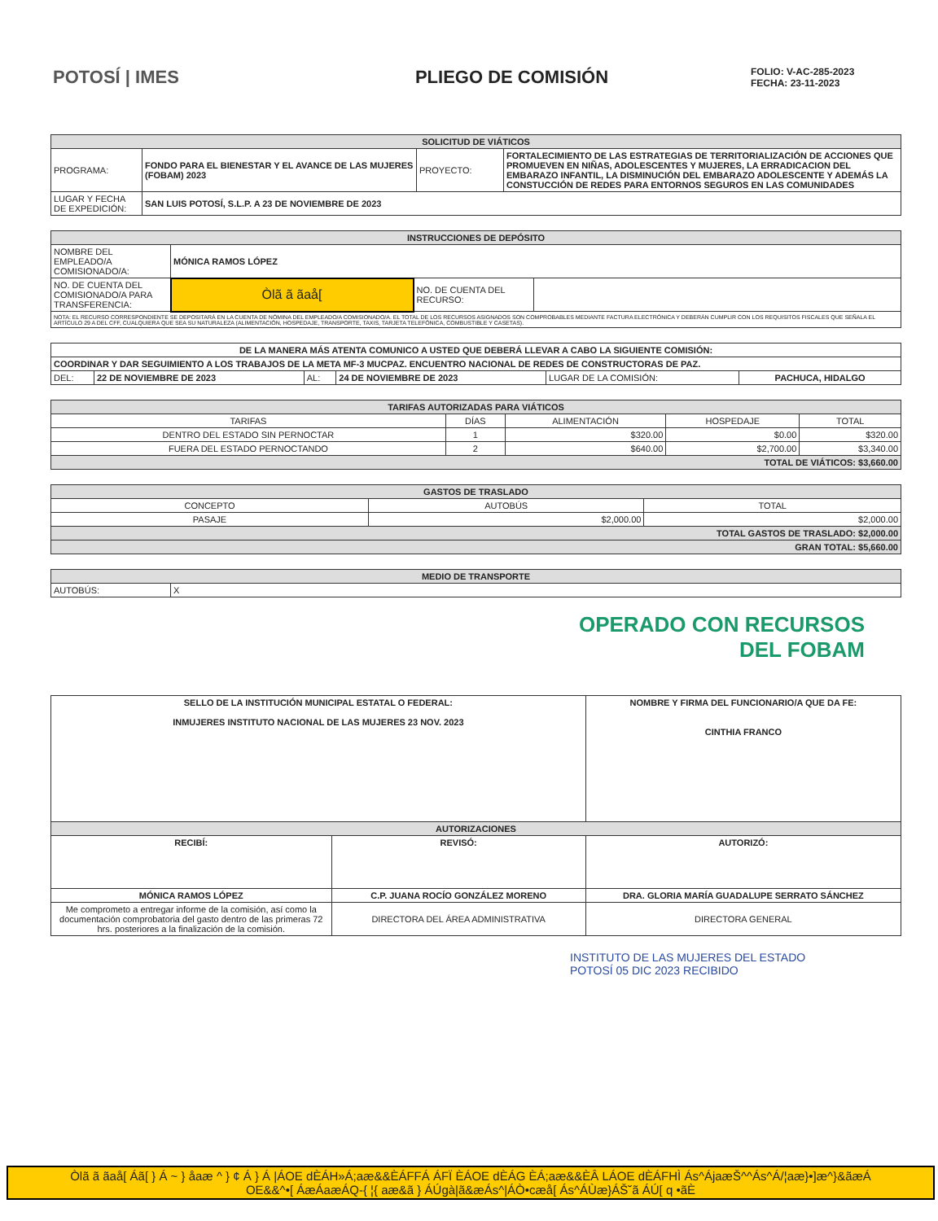POTOSÍ | IMES PLIEGO DE COMISIÓN
FOLIO: V-AC-285-2023
FECHA: 23-11-2023
| SOLICITUD DE VIÁTICOS | | | |
| --- | --- | --- | --- |
| PROGRAMA: | FONDO PARA EL BIENESTAR Y EL AVANCE DE LAS MUJERES (FOBAM) 2023 | PROYECTO: | FORTALECIMIENTO DE LAS ESTRATEGIAS DE TERRITORIALIZACIÓN DE ACCIONES QUE PROMUEVEN EN NIÑAS, ADOLESCENTES Y MUJERES, LA ERRADICACION DEL EMBARAZO INFANTIL, LA DISMINUCIÓN DEL EMBARAZO ADOLESCENTE Y ADEMÁS LA CONSTUCCIÓN DE REDES PARA ENTORNOS SEGUROS EN LAS COMUNIDADES |
| LUGAR Y FECHA DE EXPEDICIÓN: | SAN LUIS POTOSÍ, S.L.P. A 23 DE NOVIEMBRE DE 2023 | | |
| INSTRUCCIONES DE DEPÓSITO | | | |
| --- | --- | --- | --- |
| NOMBRE DEL EMPLEADO/A COMISIONADO/A: | MÓNICA RAMOS LÓPEZ | | |
| NO. DE CUENTA DEL COMISIONADO/A PARA TRANSFERENCIA: | Òlã ã ãaå[ | NO. DE CUENTA DEL RECURSO: | |
| NOTA: EL RECURSO CORRESPONDIENTE SE DEPOSITARÁ EN LA CUENTA DE NÓMINA DEL EMPLEADO/A COMISIONADO/A. EL TOTAL DE LOS RECURSOS ASIGNADOS SON COMPROBABLES MEDIANTE FACTURA ELECTRÓNICA Y DEBERÁN CUMPLIR CON LOS REQUISITOS FISCALES QUE SEÑALA EL ARTÍCULO 29 A DEL CFF, CUALQUIERA QUE SEA SU NATURALEZA (ALIMENTACIÓN, HOSPEDAJE, TRANSPORTE, TAXIS, TARJETA TELEFÓNICA, COMBUSTIBLE Y CASETAS). | | | |
| DE LA MANERA MÁS ATENTA COMUNICO A USTED QUE DEBERÁ LLEVAR A CABO LA SIGUIENTE COMISIÓN: | | | | | |
| COORDINAR Y DAR SEGUIMIENTO A LOS TRABAJOS DE LA META MF-3 MUCPAZ. ENCUENTRO NACIONAL DE REDES DE CONSTRUCTORAS DE PAZ. | | | | | |
| DEL: | 22 DE NOVIEMBRE DE 2023 | AL: | 24 DE NOVIEMBRE DE 2023 | LUGAR DE LA COMISIÓN: | PACHUCA, HIDALGO |
| TARIFAS AUTORIZADAS PARA VIÁTICOS | | | | |
| --- | --- | --- | --- | --- |
| TARIFAS | DÍAS | ALIMENTACIÓN | HOSPEDAJE | TOTAL |
| DENTRO DEL ESTADO SIN PERNOCTAR | 1 | $320.00 | $0.00 | $320.00 |
| FUERA DEL ESTADO PERNOCTANDO | 2 | $640.00 | $2,700.00 | $3,340.00 |
| TOTAL DE VIÁTICOS: $3,660.00 | | | | |
| GASTOS DE TRASLADO | | |
| --- | --- | --- |
| CONCEPTO | AUTOBÚS | TOTAL |
| PASAJE | $2,000.00 | $2,000.00 |
| TOTAL GASTOS DE TRASLADO: $2,000.00 | | |
| GRAN TOTAL: $5,660.00 | | |
| MEDIO DE TRANSPORTE | |
| --- | --- |
| AUTOBÚS: | X |
OPERADO CON RECURSOS
DEL FOBAM
| SELLO DE LA INSTITUCIÓN MUNICIPAL ESTATAL O FEDERAL: INMUJERES INSTITUTO NACIONAL DE LAS MUJERES 23 NOV. 2023 | | NOMBRE Y FIRMA DEL FUNCIONARIO/A QUE DA FE: CINTHIA FRANCO |
| AUTORIZACIONES | | |
| RECIBÍ: | REVISÓ: | AUTORIZÓ: |
| MÓNICA RAMOS LÓPEZ | C.P. JUANA ROCÍO GONZÁLEZ MORENO | DRA. GLORIA MARÍA GUADALUPE SERRATO SÁNCHEZ |
| Me comprometo a entregar informe de la comisión, así como la documentación comprobatoria del gasto dentro de las primeras 72 hrs. posteriores a la finalización de la comisión. | DIRECTORA DEL ÁREA ADMINISTRATIVA | DIRECTORA GENERAL |
INSTITUTO DE LAS MUJERES DEL ESTADO
POTOSÍ 05 DIC 2023 RECIBIDO
Òlã ã ãaå[ Áã[ } Á ~ } åaæ ^ } ¢ Á } Á |ÁOE dÈÁH»Á;aæ&&ÈÁFFÁ ÁFÏ ÈÁOE dÈÁG ÈÁ;aæ&&ÈÂ LÁOE dÈÁFHÌ Ás^ÁjaæŠ^^Ás^Á/¦aæ}•]æ^}&ãæÁ
OE&&^•[ ÁæÁaæÁQ-{ ¦{ aæ&ã } ÁÚgà|ã&æÁs^|ÁÒ•cæå[ Ás^ÁÙæ}ÁŠ˘ã ÁÚ[ q •ãÈ